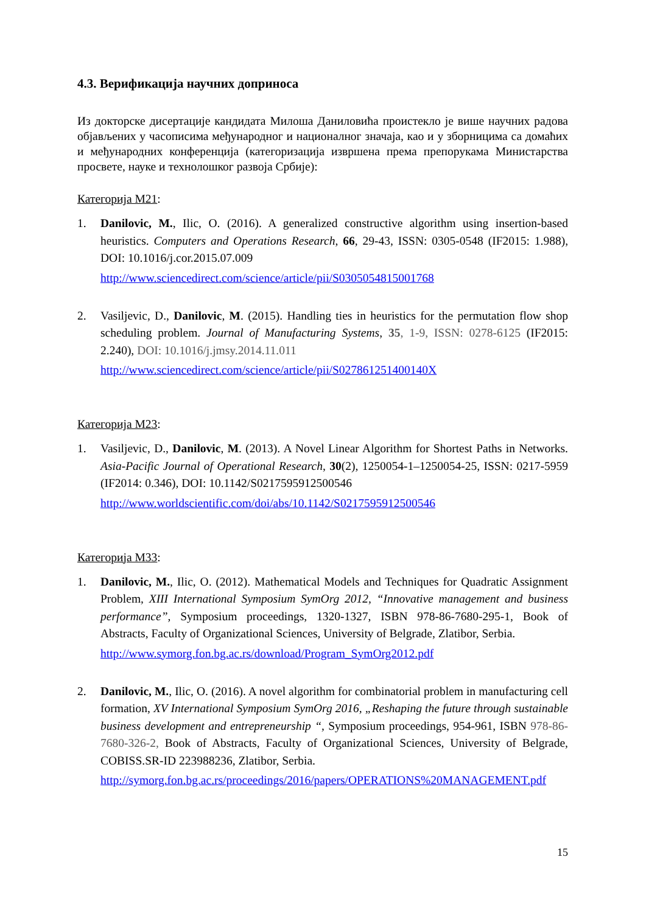4.3. Верификација научних доприноса
Из докторске дисертације кандидата Милоша Даниловића проистекло је више научних радова објављених у часописима међународног и националног значаја, као и у зборницима са домаћих и међународних конференција (категоризација извршена према препорукама Министарства просвете, науке и технолошког развоја Србије):
Категорија М21:
1. Danilovic, M., Ilic, O. (2016). A generalized constructive algorithm using insertion-based heuristics. Computers and Operations Research, 66, 29-43, ISSN: 0305-0548 (IF2015: 1.988), DOI: 10.1016/j.cor.2015.07.009
http://www.sciencedirect.com/science/article/pii/S0305054815001768
2. Vasiljevic, D., Danilovic, M. (2015). Handling ties in heuristics for the permutation flow shop scheduling problem. Journal of Manufacturing Systems, 35, 1-9, ISSN: 0278-6125 (IF2015: 2.240), DOI: 10.1016/j.jmsy.2014.11.011
http://www.sciencedirect.com/science/article/pii/S027861251400140X
Категорија М23:
1. Vasiljevic, D., Danilovic, M. (2013). A Novel Linear Algorithm for Shortest Paths in Networks. Asia-Pacific Journal of Operational Research, 30(2), 1250054-1–1250054-25, ISSN: 0217-5959 (IF2014: 0.346), DOI: 10.1142/S0217595912500546
http://www.worldscientific.com/doi/abs/10.1142/S0217595912500546
Категорија М33:
1. Danilovic, M., Ilic, O. (2012). Mathematical Models and Techniques for Quadratic Assignment Problem, XIII International Symposium SymOrg 2012, “Innovative management and business performance”, Symposium proceedings, 1320-1327, ISBN 978-86-7680-295-1, Book of Abstracts, Faculty of Organizational Sciences, University of Belgrade, Zlatibor, Serbia.
http://www.symorg.fon.bg.ac.rs/download/Program_SymOrg2012.pdf
2. Danilovic, M., Ilic, O. (2016). A novel algorithm for combinatorial problem in manufacturing cell formation, XV International Symposium SymOrg 2016, „Reshaping the future through sustainable business development and entrepreneurship “, Symposium proceedings, 954-961, ISBN 978-86-7680-326-2, Book of Abstracts, Faculty of Organizational Sciences, University of Belgrade, COBISS.SR-ID 223988236, Zlatibor, Serbia.
http://symorg.fon.bg.ac.rs/proceedings/2016/papers/OPERATIONS%20MANAGEMENT.pdf
15